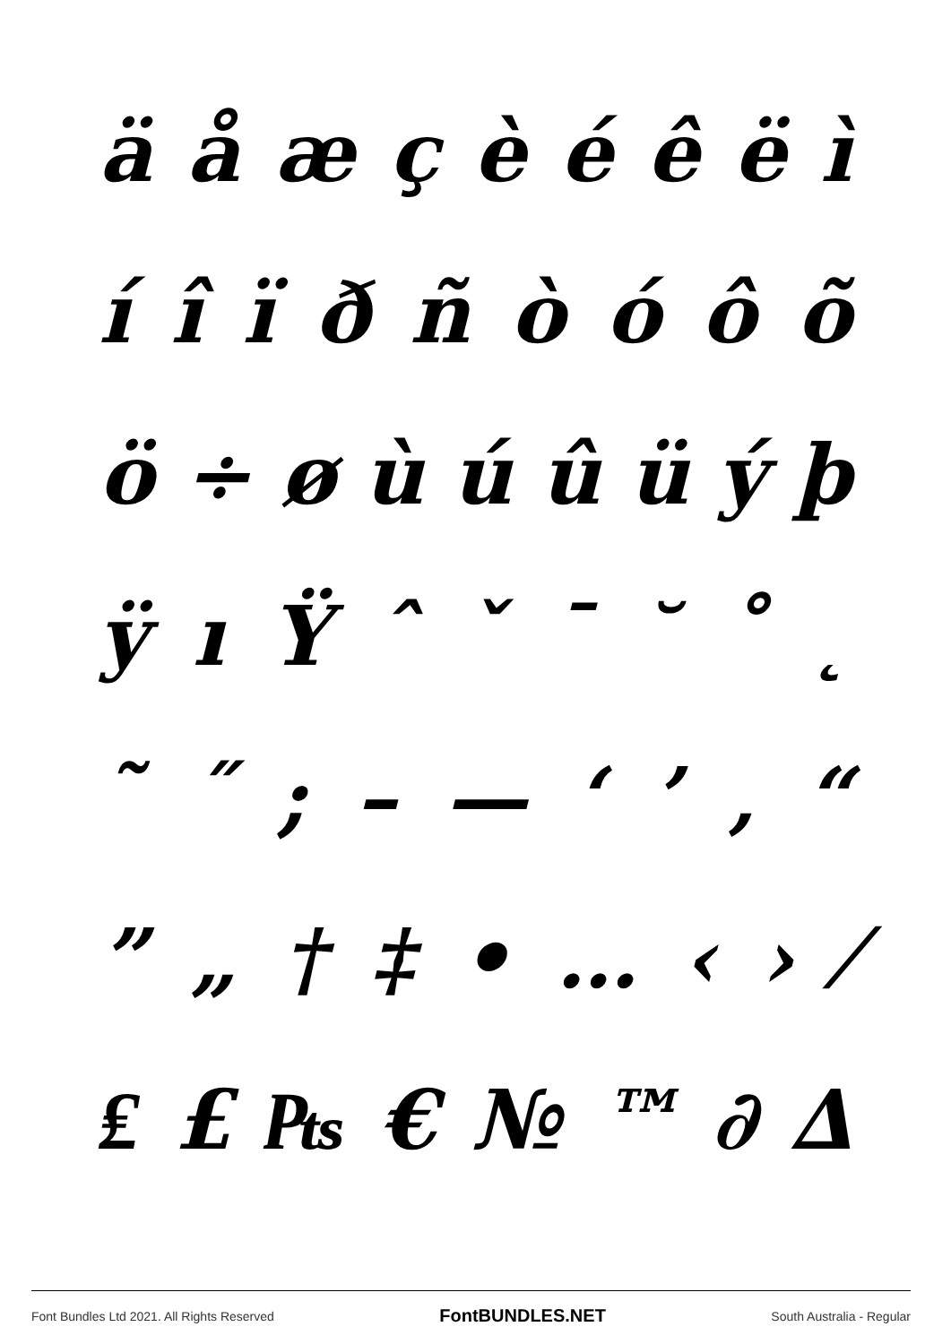ä å æ ç è é ê ë ì
í î ï ð ñ ò ó ô õ
ö ÷ ø ù ú û ü ý þ
ÿ ı Ÿ ˆ ˇ ¯ ˘ ˚ ˛
˜ ˝ ; – — ‘ ’ ‚ “
” „ † ‡ • … ‹ › ⁄
₤ £ ₧ € № ™ ∂ ∆
Font Bundles Ltd 2021. All Rights Reserved FontBUNDLES.NET South Australia - Regular